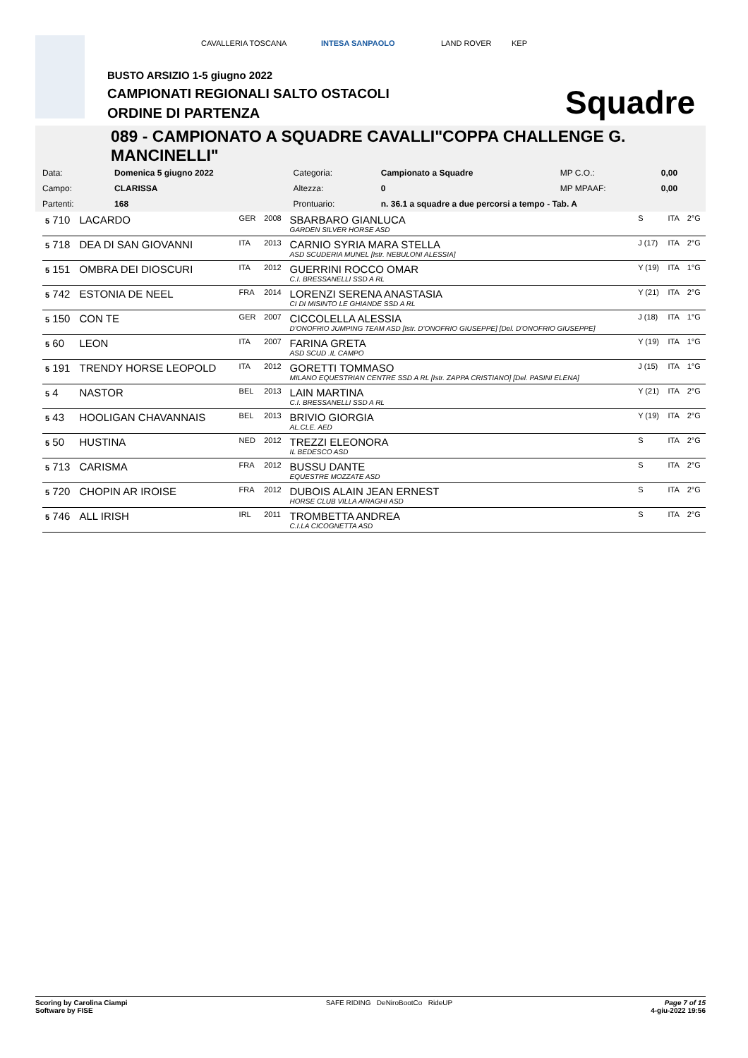CAVALLERIA TOSCANA INTESA SANPAOLO LAND ROVER KEP
BUSTO ARSIZIO 1-5 giugno 2022
CAMPIONATI REGIONALI SALTO OSTACOLI
ORDINE DI PARTENZA Squadre
089 - CAMPIONATO A SQUADRE CAVALLI"COPPA CHALLENGE G. MANCINELLI"
| Data: | Domenica 5 giugno 2022 | Categoria: | Campionato a Squadre | MP C.O.: | 0,00 |
| Campo: | CLARISSA | Altezza: | 0 | MP MPAAF: | 0,00 |
| Partenti: | 168 | Prontuario: | n. 36.1 a squadre a due percorsi a tempo - Tab. A | | |
| 5 710 | LACARDO | GER | 2008 | SBARBARO GIANLUCA GARDEN SILVER HORSE ASD | S | ITA | 2°G |
| 5 718 | DEA DI SAN GIOVANNI | ITA | 2013 | CARNIO SYRIA MARA STELLA ASD SCUDERIA MUNEL [Istr. NEBULONI ALESSIA] | J (17) | ITA | 2°G |
| 5 151 | OMBRA DEI DIOSCURI | ITA | 2012 | GUERRINI ROCCO OMAR C.I. BRESSANELLI SSD A RL | Y (19) | ITA | 1°G |
| 5 742 | ESTONIA DE NEEL | FRA | 2014 | LORENZI SERENA ANASTASIA CI DI MISINTO LE GHIANDE SSD A RL | Y (21) | ITA | 2°G |
| 5 150 | CON TE | GER | 2007 | CICCOLELLA ALESSIA D'ONOFRIO JUMPING TEAM ASD [Istr. D'ONOFRIO GIUSEPPE] [Del. D'ONOFRIO GIUSEPPE] | J (18) | ITA | 1°G |
| 5 60 | LEON | ITA | 2007 | FARINA GRETA ASD SCUD .IL CAMPO | Y (19) | ITA | 1°G |
| 5 191 | TRENDY HORSE LEOPOLD | ITA | 2012 | GORETTI TOMMASO MILANO EQUESTRIAN CENTRE SSD A RL [Istr. ZAPPA CRISTIANO] [Del. PASINI ELENA] | J (15) | ITA | 1°G |
| 5 4 | NASTOR | BEL | 2013 | LAIN MARTINA C.I. BRESSANELLI SSD A RL | Y (21) | ITA | 2°G |
| 5 43 | HOOLIGAN CHAVANNAIS | BEL | 2013 | BRIVIO GIORGIA AL.CLE. AED | Y (19) | ITA | 2°G |
| 5 50 | HUSTINA | NED | 2012 | TREZZI ELEONORA IL BEDESCO ASD | S | ITA | 2°G |
| 5 713 | CARISMA | FRA | 2012 | BUSSU DANTE EQUESTRE MOZZATE ASD | S | ITA | 2°G |
| 5 720 | CHOPIN AR IROISE | FRA | 2012 | DUBOIS ALAIN JEAN ERNEST HORSE CLUB VILLA AIRAGHI ASD | S | ITA | 2°G |
| 5 746 | ALL IRISH | IRL | 2011 | TROMBETTA ANDREA C.I.LA CICOGNETTA ASD | S | ITA | 2°G |
Scoring by Carolina Ciampi
Software by FISE
SAFE RIDING DeNiroBootCo RideUP
Page 7 of 15
4-giu-2022 19:56